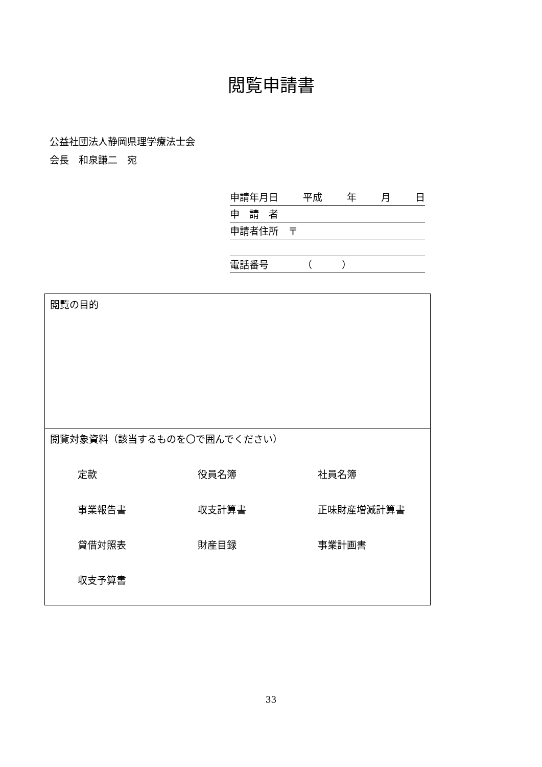閲覧申請書
公益社団法人静岡県理学療法士会
会長　和泉謙二　宛
申請年月日 平成 年 月 日
申　請　者
申請者住所　〒
電話番号　　　　（　　　）
| 閲覧の目的 |
| 閲覧対象資料（該当するものを〇で囲んでください） 定款 役員名簿 社員名簿 事業報告書 収支計算書 正味財産増減計算書 貸借対照表 財産目録 事業計画書 収支予算書 |
33